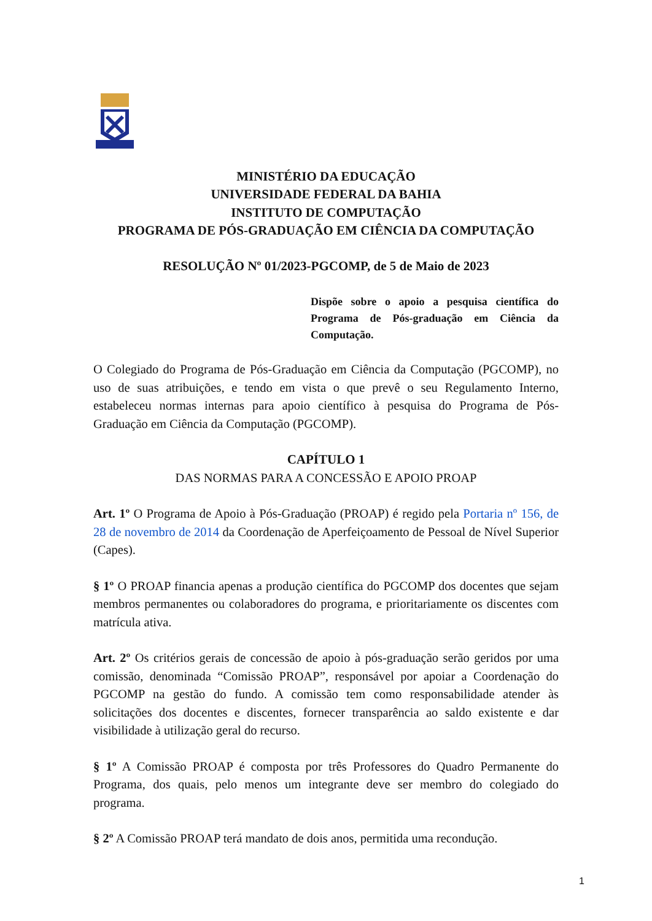MINISTÉRIO DA EDUCAÇÃO
UNIVERSIDADE FEDERAL DA BAHIA
INSTITUTO DE COMPUTAÇÃO
PROGRAMA DE PÓS-GRADUAÇÃO EM CIÊNCIA DA COMPUTAÇÃO
RESOLUÇÃO Nº 01/2023-PGCOMP, de 5 de Maio de 2023
Dispõe sobre o apoio a pesquisa científica do Programa de Pós-graduação em Ciência da Computação.
O Colegiado do Programa de Pós-Graduação em Ciência da Computação (PGCOMP), no uso de suas atribuições, e tendo em vista o que prevê o seu Regulamento Interno, estabeleceu normas internas para apoio científico à pesquisa do Programa de Pós-Graduação em Ciência da Computação (PGCOMP).
CAPÍTULO 1
DAS NORMAS PARA A CONCESSÃO E APOIO PROAP
Art. 1º O Programa de Apoio à Pós-Graduação (PROAP) é regido pela Portaria nº 156, de 28 de novembro de 2014 da Coordenação de Aperfeiçoamento de Pessoal de Nível Superior (Capes).
§ 1º O PROAP financia apenas a produção científica do PGCOMP dos docentes que sejam membros permanentes ou colaboradores do programa, e prioritariamente os discentes com matrícula ativa.
Art. 2º Os critérios gerais de concessão de apoio à pós-graduação serão geridos por uma comissão, denominada “Comissão PROAP”, responsável por apoiar a Coordenação do PGCOMP na gestão do fundo. A comissão tem como responsabilidade atender às solicitações dos docentes e discentes, fornecer transparência ao saldo existente e dar visibilidade à utilização geral do recurso.
§ 1º A Comissão PROAP é composta por três Professores do Quadro Permanente do Programa, dos quais, pelo menos um integrante deve ser membro do colegiado do programa.
§ 2º A Comissão PROAP terá mandato de dois anos, permitida uma recondução.
1